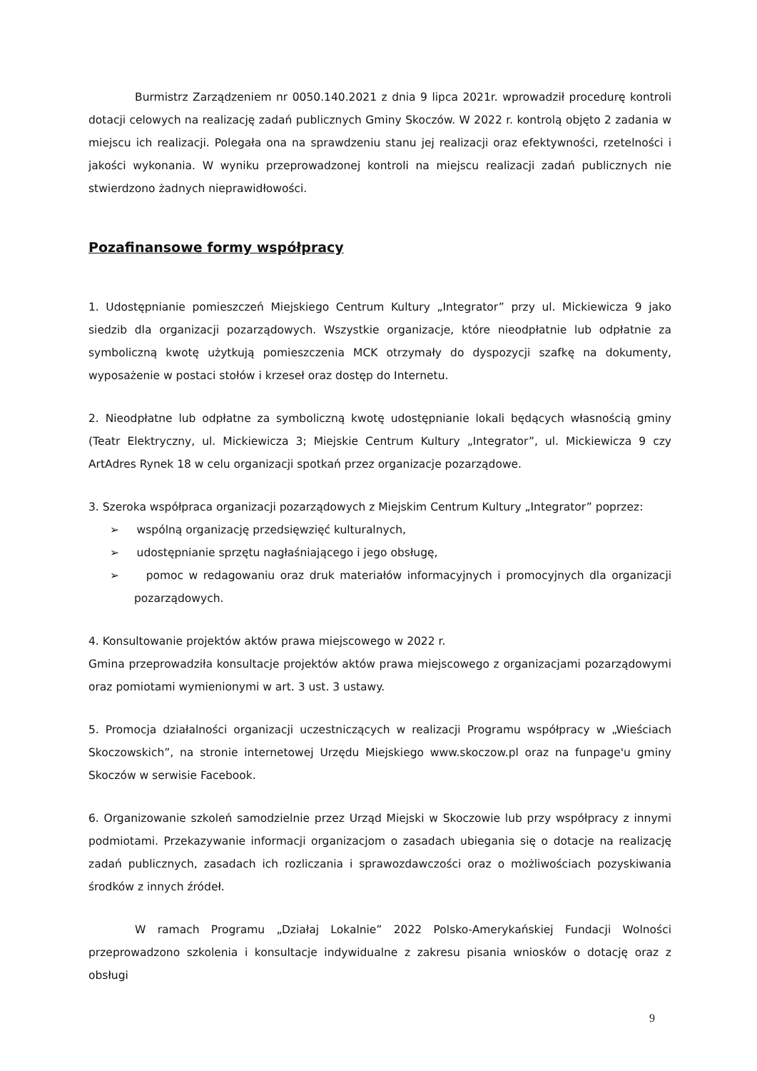Burmistrz Zarządzeniem nr 0050.140.2021 z dnia 9 lipca 2021r. wprowadził procedurę kontroli dotacji celowych na realizację zadań publicznych Gminy Skoczów. W 2022 r. kontrolą objęto 2 zadania w miejscu ich realizacji. Polegała ona na sprawdzeniu stanu jej realizacji oraz efektywności, rzetelności i jakości wykonania. W wyniku przeprowadzonej kontroli na miejscu realizacji zadań publicznych nie stwierdzono żadnych nieprawidłowości.
Pozafinansowe formy współpracy
1. Udostępnianie pomieszczeń Miejskiego Centrum Kultury „Integrator” przy ul. Mickiewicza 9 jako siedzib dla organizacji pozarządowych. Wszystkie organizacje, które nieodpłatnie lub odpłatnie za symboliczną kwotę użytkują pomieszczenia MCK otrzymały do dyspozycji szafkę na dokumenty, wyposażenie w postaci stołów i krzeseł oraz dostęp do Internetu.
2. Nieodpłatne lub odpłatne za symboliczną kwotę udostępnianie lokali będących własnością gminy (Teatr Elektryczny, ul. Mickiewicza 3; Miejskie Centrum Kultury „Integrator”, ul. Mickiewicza 9 czy ArtAdres Rynek 18 w celu organizacji spotkań przez organizacje pozarządowe.
3. Szeroka współpraca organizacji pozarządowych z Miejskim Centrum Kultury „Integrator” poprzez:
➢ wspólną organizację przedsięwzięć kulturalnych,
➢ udostępnianie sprzętu nagłaśniającego i jego obsługę,
➢ pomoc w redagowaniu oraz druk materiałów informacyjnych i promocyjnych dla organizacji pozarządowych.
4. Konsultowanie projektów aktów prawa miejscowego w 2022 r.
Gmina przeprowadziła konsultacje projektów aktów prawa miejscowego z organizacjami pozarządowymi oraz pomiotami wymienionymi w art. 3 ust. 3 ustawy.
5. Promocja działalności organizacji uczestniczących w realizacji Programu współpracy w „Wieściach Skoczowskich”, na stronie internetowej Urzędu Miejskiego www.skoczow.pl oraz na funpage'u gminy Skoczów w serwisie Facebook.
6. Organizowanie szkoleń samodzielnie przez Urząd Miejski w Skoczowie lub przy współpracy z innymi podmiotami. Przekazywanie informacji organizacjom o zasadach ubiegania się o dotacje na realizację zadań publicznych, zasadach ich rozliczania i sprawozdawczości oraz o możliwościach pozyskiwania środków z innych źródeł.
W ramach Programu „Działaj Lokalnie” 2022 Polsko-Amerykańskiej Fundacji Wolności przeprowadzono szkolenia i konsultacje indywidualne z zakresu pisania wniosków o dotację oraz z obsługi
9